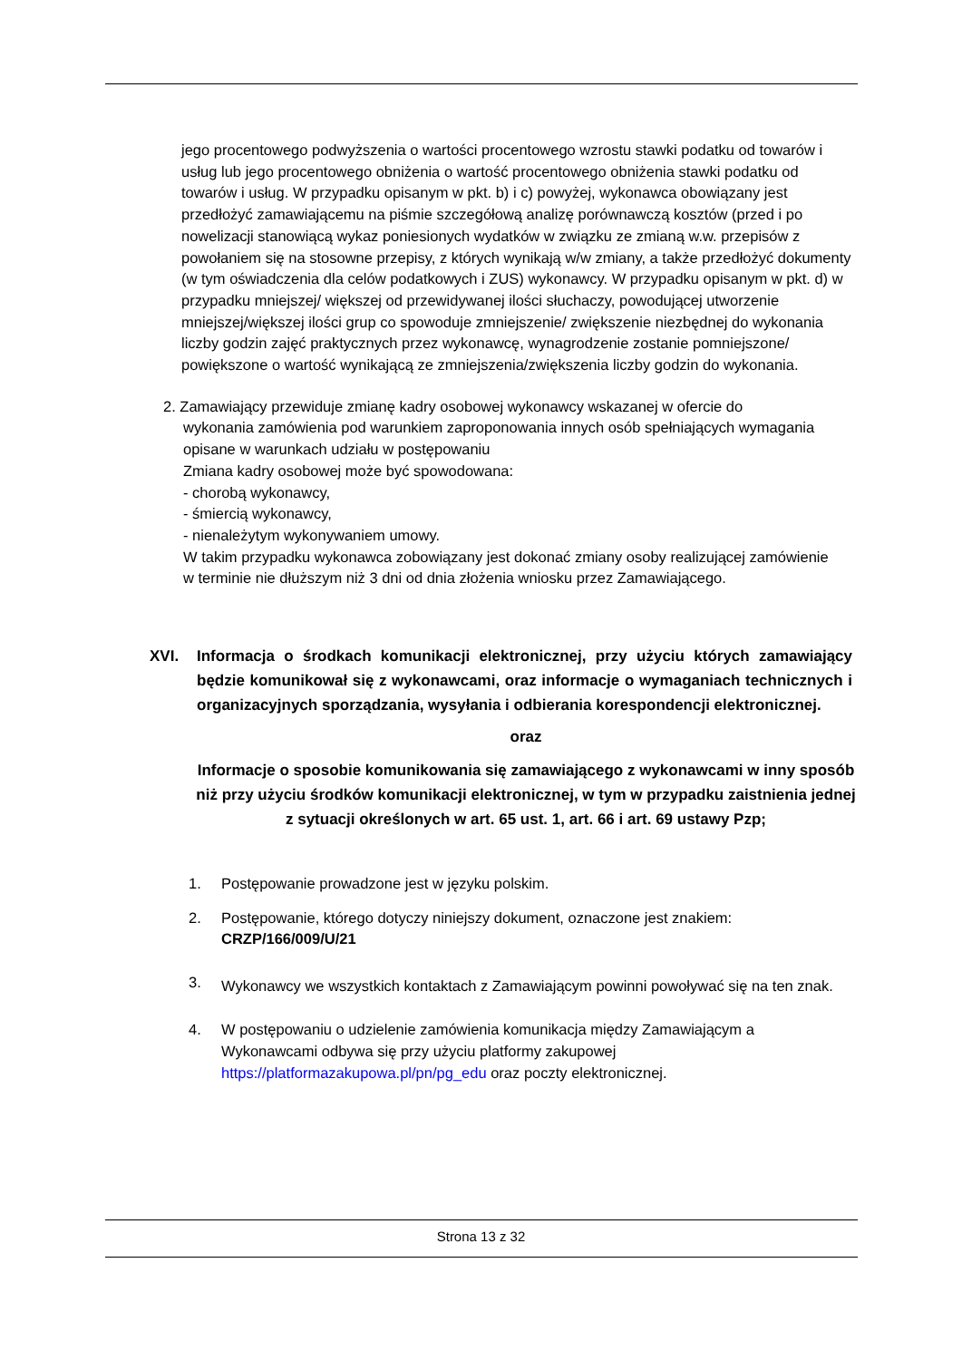jego procentowego podwyższenia o wartości procentowego wzrostu stawki podatku od towarów i usług lub jego procentowego obniżenia o wartość procentowego obniżenia stawki podatku od towarów i usług. W przypadku opisanym w pkt. b) i c) powyżej, wykonawca obowiązany jest przedłożyć zamawiającemu na piśmie szczegółową analizę porównawczą kosztów (przed i po nowelizacji stanowiącą wykaz poniesionych wydatków w związku ze zmianą w.w. przepisów z powołaniem się na stosowne przepisy, z których wynikają w/w zmiany, a także przedłożyć dokumenty (w tym oświadczenia dla celów podatkowych i ZUS) wykonawcy. W przypadku opisanym w pkt. d) w przypadku mniejszej/ większej od przewidywanej ilości słuchaczy, powodującej utworzenie mniejszej/większej ilości grup co spowoduje zmniejszenie/ zwiększenie niezbędnej do wykonania liczby godzin zajęć praktycznych przez wykonawcę, wynagrodzenie zostanie pomniejszone/ powiększone o wartość wynikającą ze zmniejszenia/zwiększenia liczby godzin do wykonania.
2. Zamawiający przewiduje zmianę kadry osobowej wykonawcy wskazanej w ofercie do
wykonania zamówienia pod warunkiem zaproponowania innych osób spełniających wymagania opisane w warunkach udziału w postępowaniu
Zmiana kadry osobowej może być spowodowana:
- chorobą wykonawcy,
- śmiercią wykonawcy,
- nienależytym wykonywaniem umowy.
W takim przypadku wykonawca zobowiązany jest dokonać zmiany osoby realizującej zamówienie w terminie nie dłuższym niż 3 dni od dnia złożenia wniosku przez Zamawiającego.
XVI. Informacja o środkach komunikacji elektronicznej, przy użyciu których zamawiający będzie komunikował się z wykonawcami, oraz informacje o wymaganiach technicznych i organizacyjnych sporządzania, wysyłania i odbierania korespondencji elektronicznej.
oraz
Informacje o sposobie komunikowania się zamawiającego z wykonawcami w inny sposób niż przy użyciu środków komunikacji elektronicznej, w tym w przypadku zaistnienia jednej z sytuacji określonych w art. 65 ust. 1, art. 66 i art. 69 ustawy Pzp;
1. Postępowanie prowadzone jest w języku polskim.
2. Postępowanie, którego dotyczy niniejszy dokument, oznaczone jest znakiem:
CRZP/166/009/U/21
3.
Wykonawcy we wszystkich kontaktach z Zamawiającym powinni powoływać się na ten znak.
4. W postępowaniu o udzielenie zamówienia komunikacja między Zamawiającym a Wykonawcami odbywa się przy użyciu platformy zakupowej https://platformazakupowa.pl/pn/pg_edu oraz poczty elektronicznej.
Strona 13 z 32